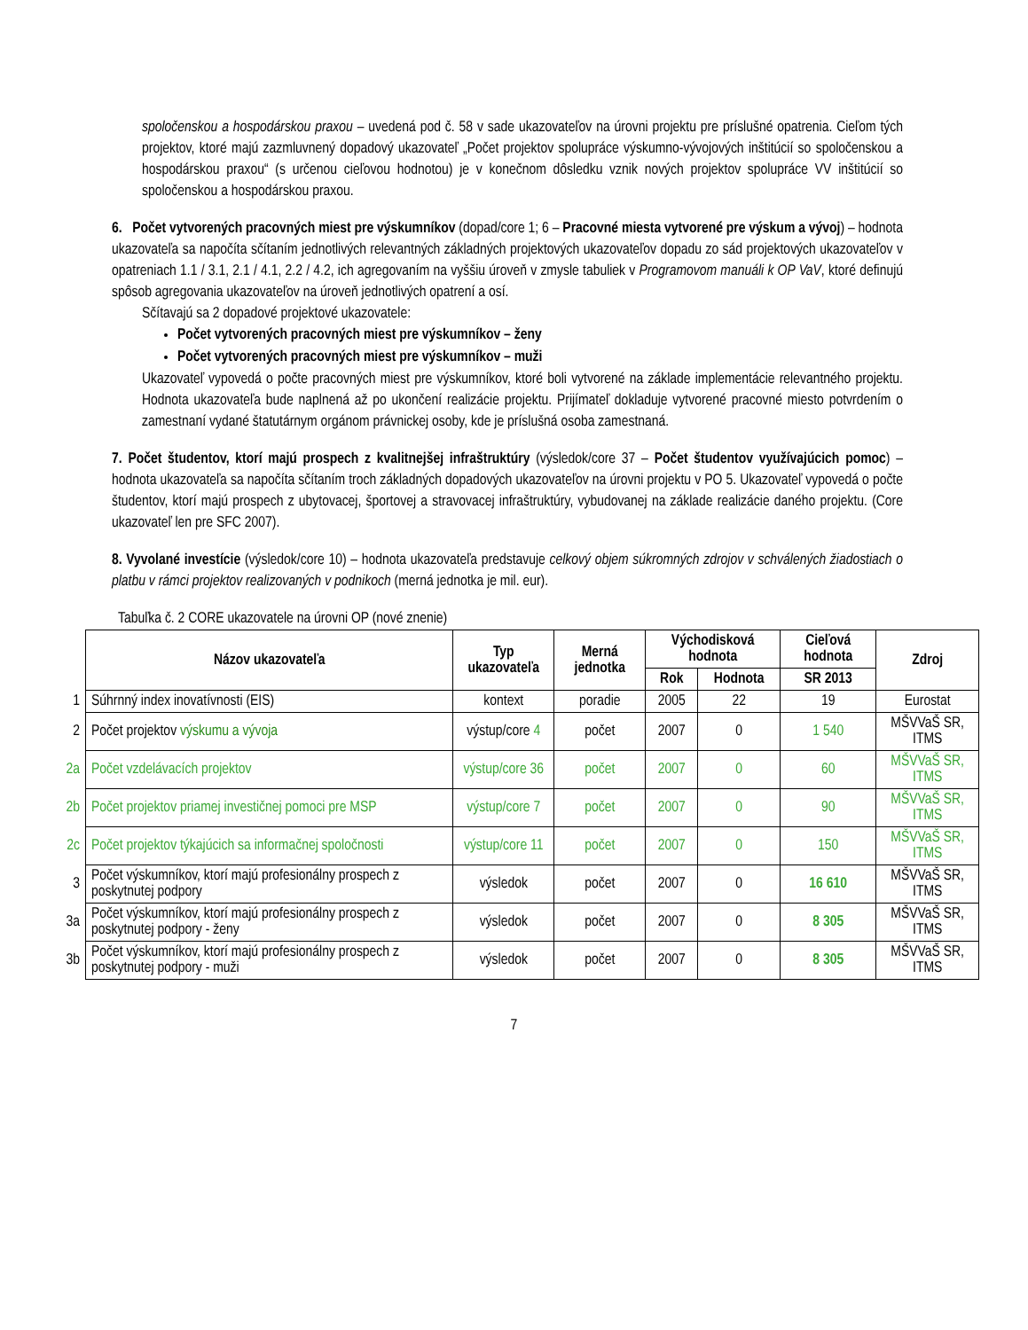spoločenskou a hospodárskou praxou – uvedená pod č. 58 v sade ukazovateľov na úrovni projektu pre príslušné opatrenia. Cieľom tých projektov, ktoré majú zazmluvnený dopadový ukazovateľ „Počet projektov spolupráce výskumno-vývojových inštitúcií so spoločenskou a hospodárskou praxou“ (s určenou cieľovou hodnotou) je v konečnom dôsledku vznik nových projektov spolupráce VV inštitúcií so spoločenskou a hospodárskou praxou.
6. Počet vytvorených pracovných miest pre výskumníkov (dopad/core 1; 6 – Pracovné miesta vytvorené pre výskum a vývoj) – hodnota ukazovateľa sa napočíta sčítaním jednotlivých relevantných základných projektových ukazovateľov dopadu zo sád projektových ukazovateľov v opatreniach 1.1 / 3.1, 2.1 / 4.1, 2.2 / 4.2, ich agregovaním na vyššiu úroveň v zmysle tabuliek v Programovom manuáli k OP VaV, ktoré definujú spôsob agregovania ukazovateľov na úroveň jednotlivých opatrení a osí.
Sčítavajú sa 2 dopadové projektové ukazovatele:
Počet vytvorených pracovných miest pre výskumníkov – ženy
Počet vytvorených pracovných miest pre výskumníkov – muži
Ukazovateľ vypovedá o počte pracovných miest pre výskumníkov, ktoré boli vytvorené na základe implementácie relevantného projektu. Hodnota ukazovateľa bude naplnená až po ukončení realizácie projektu. Prijímateľ dokladuje vytvorené pracovné miesto potvrdením o zamestnaní vydané štatutárnym orgánom právnickej osoby, kde je príslušná osoba zamestnaná.
7. Počet študentov, ktorí majú prospech z kvalitnejšej infraštruktúry (výsledok/core 37 – Počet študentov využívajúcich pomoc) – hodnota ukazovateľa sa napočíta sčítaním troch základných dopadových ukazovateľov na úrovni projektu v PO 5. Ukazovateľ vypovedá o počte študentov, ktorí majú prospech z ubytovacej, športovej a stravovacej infraštruktúry, vybudovanej na základe realizácie daného projektu. (Core ukazovateľ len pre SFC 2007).
8. Vyvolané investície (výsledok/core 10) – hodnota ukazovateľa predstavuje celkový objem súkromných zdrojov v schválených žiadostiach o platbu v rámci projektov realizovaných v podnikoch (merná jednotka je mil. eur).
Tabuľka č. 2 CORE ukazovatele na úrovni OP (nové znenie)
| | Názov ukazovateľa | Typ ukazovateľa | Merná jednotka | Východisková hodnota | | Cieľová hodnota | Zdroj |
| | | | | Rok | Hodnota | SR 2013 | |
| 1 | Súhrnný index inovatívnosti (EIS) | kontext | poradie | 2005 | 22 | 19 | Eurostat |
| 2 | Počet projektov výskumu a vývoja | výstup/core 4 | počet | 2007 | 0 | 1 540 | MŠVVaŠ SR, ITMS |
| 2a | Počet vzdelávacích projektov | výstup/core 36 | počet | 2007 | 0 | 60 | MŠVVaŠ SR, ITMS |
| 2b | Počet projektov priamej investičnej pomoci pre MSP | výstup/core 7 | počet | 2007 | 0 | 90 | MŠVVaŠ SR, ITMS |
| 2c | Počet projektov týkajúcich sa informačnej spoločnosti | výstup/core 11 | počet | 2007 | 0 | 150 | MŠVVaŠ SR, ITMS |
| 3 | Počet výskumníkov, ktorí majú profesionálny prospech z poskytnutej podpory | výsledok | počet | 2007 | 0 | 16 610 | MŠVVaŠ SR, ITMS |
| 3a | Počet výskumníkov, ktorí majú profesionálny prospech z poskytnutej podpory - ženy | výsledok | počet | 2007 | 0 | 8 305 | MŠVVaŠ SR, ITMS |
| 3b | Počet výskumníkov, ktorí majú profesionálny prospech z poskytnutej podpory - muži | výsledok | počet | 2007 | 0 | 8 305 | MŠVVaŠ SR, ITMS |
7